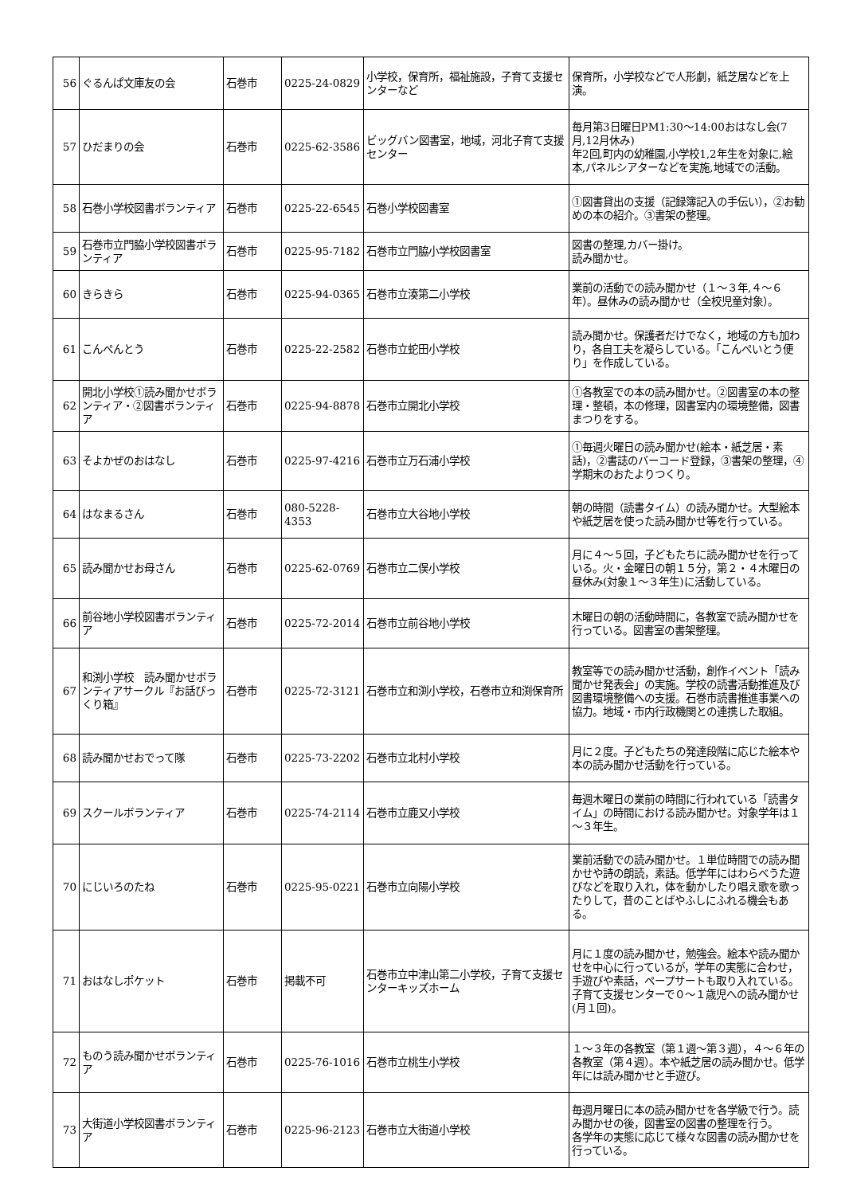| 56 | ぐるんぱ文庫友の会 | 石巻市 | 0225-24-0829 | 小学校，保育所，福祉施設，子育て支援センターなど | 保育所，小学校などで人形劇，紙芝居などを上演。 |
| 57 | ひだまりの会 | 石巻市 | 0225-62-3586 | ビッグバン図書室，地域，河北子育て支援センター | 毎月第3日曜日PM1:30～14:00おはなし会(7月,12月休み) 年2回,町内の幼稚園,小学校1,2年生を対象に,絵本,パネルシアターなどを実施,地域での活動。 |
| 58 | 石巻小学校図書ボランティア | 石巻市 | 0225-22-6545 | 石巻小学校図書室 | ①図書貸出の支援（記録簿記入の手伝い），②お勧めの本の紹介。③書架の整理。 |
| 59 | 石巻市立門脇小学校図書ボランティア | 石巻市 | 0225-95-7182 | 石巻市立門脇小学校図書室 | 図書の整理,カバー掛け。 読み聞かせ。 |
| 60 | きらきら | 石巻市 | 0225-94-0365 | 石巻市立湊第二小学校 | 業前の活動での読み聞かせ（１～３年,４～６年）。昼休みの読み聞かせ（全校児童対象）。 |
| 61 | こんぺんとう | 石巻市 | 0225-22-2582 | 石巻市立蛇田小学校 | 読み聞かせ。保護者だけでなく，地域の方も加わり，各自工夫を凝らしている。「こんぺいとう便り」を作成している。 |
| 62 | 開北小学校①読み聞かせボランティア・②図書ボランティア | 石巻市 | 0225-94-8878 | 石巻市立開北小学校 | ①各教室での本の読み聞かせ。②図書室の本の整理・整頓，本の修理，図書室内の環境整備，図書まつりをする。 |
| 63 | そよかぜのおはなし | 石巻市 | 0225-97-4216 | 石巻市立万石浦小学校 | ①毎週火曜日の読み聞かせ(絵本・紙芝居・素話)，②書誌のバーコード登録，③書架の整理，④学期末のおたよりつくり。 |
| 64 | はなまるさん | 石巻市 | 080-5228-4353 | 石巻市立大谷地小学校 | 朝の時間（読書タイム）の読み聞かせ。大型絵本や紙芝居を使った読み聞かせ等を行っている。 |
| 65 | 読み聞かせお母さん | 石巻市 | 0225-62-0769 | 石巻市立二俣小学校 | 月に４～５回，子どもたちに読み聞かせを行っている。火・金曜日の朝１５分，第２・４木曜日の昼休み(対象１～３年生)に活動している。 |
| 66 | 前谷地小学校図書ボランティア | 石巻市 | 0225-72-2014 | 石巻市立前谷地小学校 | 木曜日の朝の活動時間に，各教室で読み聞かせを行っている。図書室の書架整理。 |
| 67 | 和渕小学校 読み聞かせボランティアサークル『お話びっくり箱』 | 石巻市 | 0225-72-3121 | 石巻市立和渕小学校，石巻市立和渕保育所 | 教室等での読み聞かせ活動，創作イベント「読み聞かせ発表会」の実施。学校の読書活動推進及び図書環境整備への支援。石巻市読書推進事業への協力。地域・市内行政機関との連携した取組。 |
| 68 | 読み聞かせおでって隊 | 石巻市 | 0225-73-2202 | 石巻市立北村小学校 | 月に２度。子どもたちの発達段階に応じた絵本や本の読み聞かせ活動を行っている。 |
| 69 | スクールボランティア | 石巻市 | 0225-74-2114 | 石巻市立鹿又小学校 | 毎週木曜日の業前の時間に行われている「読書タイム」の時間における読み聞かせ。対象学年は１～３年生。 |
| 70 | にじいろのたね | 石巻市 | 0225-95-0221 | 石巻市立向陽小学校 | 業前活動での読み聞かせ。１単位時間での読み聞かせや詩の朗読，素話。低学年にはわらべうた遊びなどを取り入れ，体を動かしたり唱え歌を歌ったりして，昔のことばやふしにふれる機会もある。 |
| 71 | おはなしポケット | 石巻市 | 掲載不可 | 石巻市立中津山第二小学校，子育て支援センターキッズホーム | 月に１度の読み聞かせ，勉強会。絵本や読み聞かせを中心に行っているが，学年の実態に合わせ，手遊びや素話，ペープサートも取り入れている。子育て支援センターで０～１歳児への読み聞かせ(月１回)。 |
| 72 | ものう読み聞かせボランティア | 石巻市 | 0225-76-1016 | 石巻市立桃生小学校 | １～３年の各教室（第１週～第３週），４～６年の各教室（第４週）。本や紙芝居の読み聞かせ。低学年には読み聞かせと手遊び。 |
| 73 | 大街道小学校図書ボランティア | 石巻市 | 0225-96-2123 | 石巻市立大街道小学校 | 毎週月曜日に本の読み聞かせを各学級で行う。読み聞かせの後，図書室の図書の整理を行う。 各学年の実態に応じて様々な図書の読み聞かせを行っている。 |